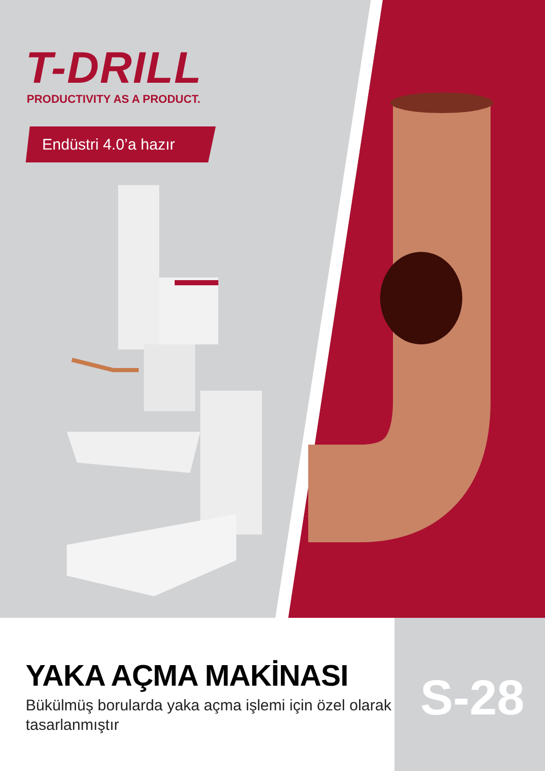T-DRILL
PRODUCTIVITY AS A PRODUCT.
Endüstri 4.0’a hazır
YAKA AÇMA MAKİNASI
Bükülmüş borularda yaka açma işlemi için özel olarak tasarlanmıştır
S-28